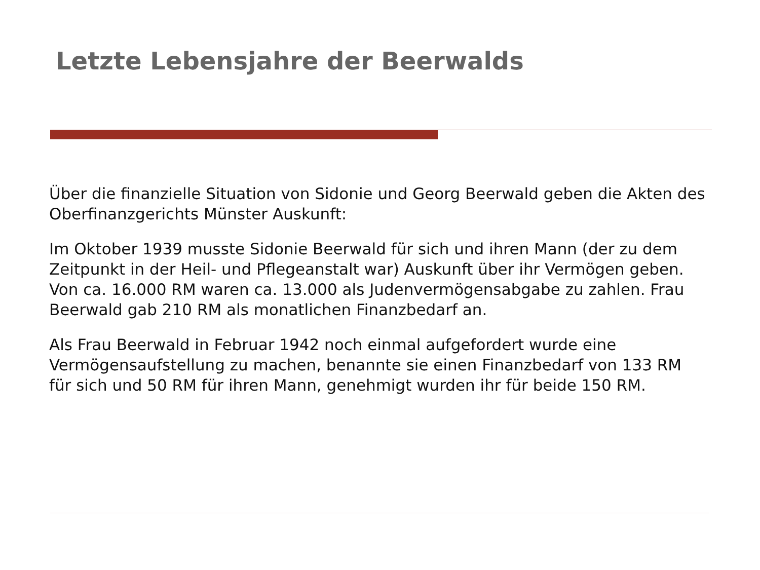Letzte Lebensjahre der Beerwalds
Über die finanzielle Situation von Sidonie und Georg Beerwald geben die Akten des Oberfinanzgerichts Münster Auskunft:
Im Oktober 1939 musste Sidonie Beerwald für sich und ihren Mann (der zu dem Zeitpunkt in der Heil- und Pflegeanstalt war) Auskunft über ihr Vermögen geben. Von ca. 16.000 RM waren ca. 13.000 als Judenvermögensabgabe zu zahlen. Frau Beerwald gab 210 RM als monatlichen Finanzbedarf an.
Als Frau Beerwald in Februar 1942 noch einmal aufgefordert wurde eine Vermögensaufstellung zu machen, benannte sie einen Finanzbedarf von 133 RM für sich und 50 RM für ihren Mann, genehmigt wurden ihr für beide 150 RM.